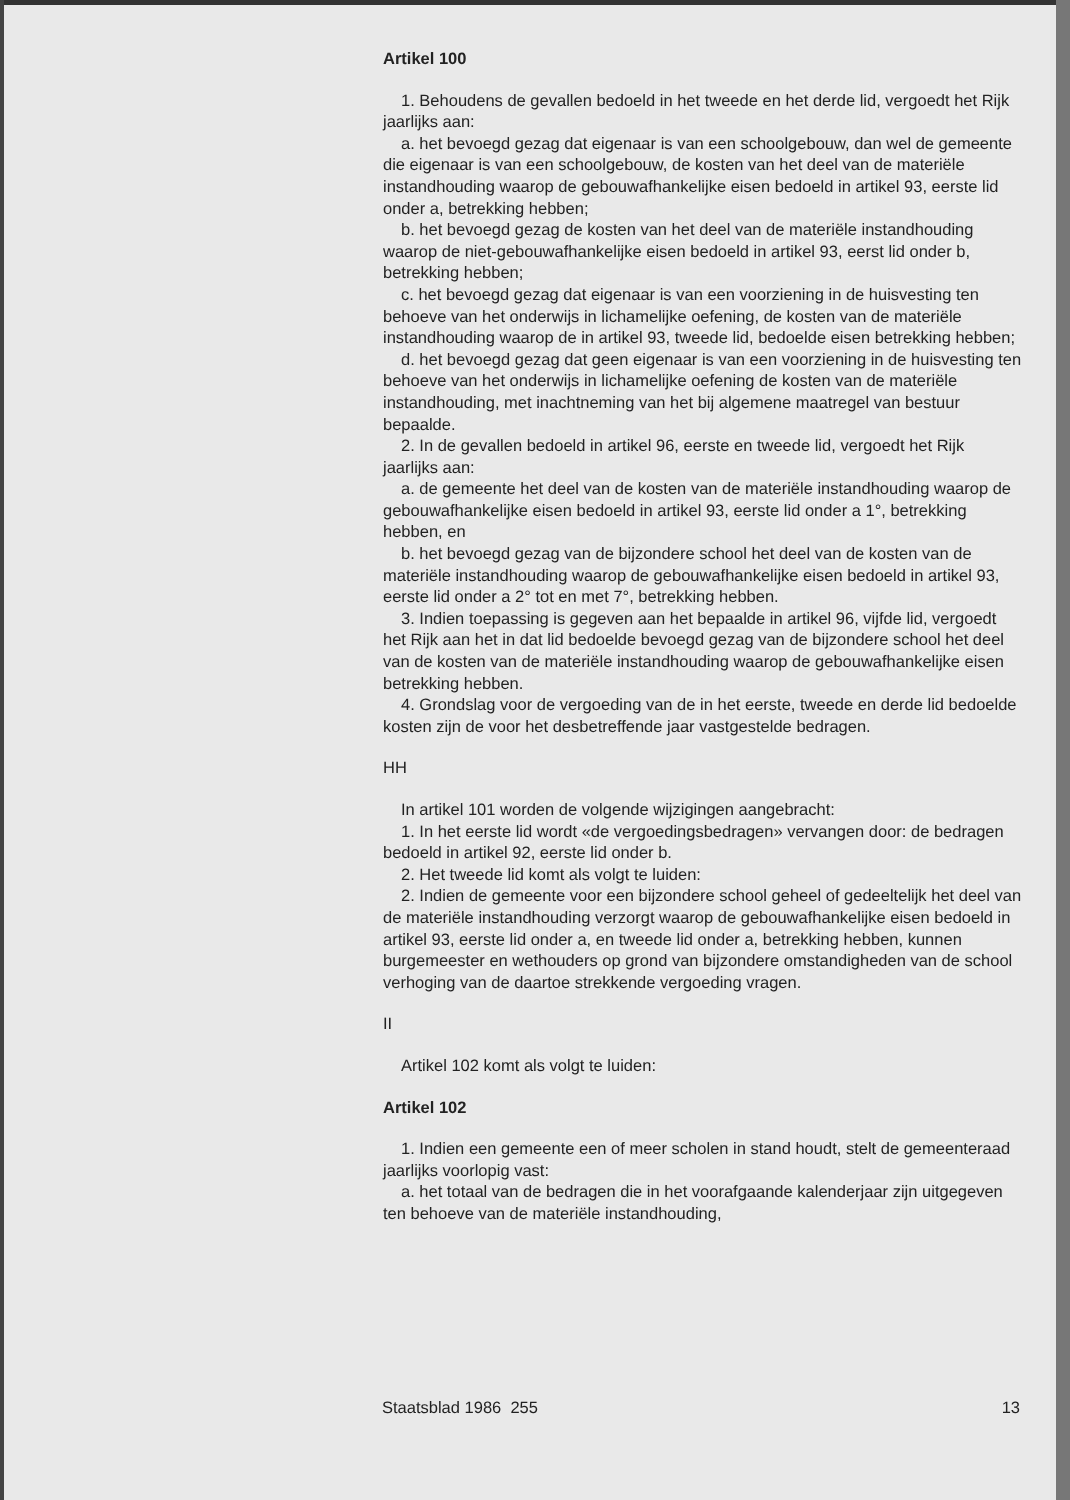Artikel 100
1. Behoudens de gevallen bedoeld in het tweede en het derde lid, vergoedt het Rijk jaarlijks aan:
a. het bevoegd gezag dat eigenaar is van een schoolgebouw, dan wel de gemeente die eigenaar is van een schoolgebouw, de kosten van het deel van de materiële instandhouding waarop de gebouwafhankelijke eisen bedoeld in artikel 93, eerste lid onder a, betrekking hebben;
b. het bevoegd gezag de kosten van het deel van de materiële instandhouding waarop de niet-gebouwafhankelijke eisen bedoeld in artikel 93, eerst lid onder b, betrekking hebben;
c. het bevoegd gezag dat eigenaar is van een voorziening in de huisvesting ten behoeve van het onderwijs in lichamelijke oefening, de kosten van de materiële instandhouding waarop de in artikel 93, tweede lid, bedoelde eisen betrekking hebben;
d. het bevoegd gezag dat geen eigenaar is van een voorziening in de huisvesting ten behoeve van het onderwijs in lichamelijke oefening de kosten van de materiële instandhouding, met inachtneming van het bij algemene maatregel van bestuur bepaalde.
2. In de gevallen bedoeld in artikel 96, eerste en tweede lid, vergoedt het Rijk jaarlijks aan:
a. de gemeente het deel van de kosten van de materiële instandhouding waarop de gebouwafhankelijke eisen bedoeld in artikel 93, eerste lid onder a 1°, betrekking hebben, en
b. het bevoegd gezag van de bijzondere school het deel van de kosten van de materiële instandhouding waarop de gebouwafhankelijke eisen bedoeld in artikel 93, eerste lid onder a 2° tot en met 7°, betrekking hebben.
3. Indien toepassing is gegeven aan het bepaalde in artikel 96, vijfde lid, vergoedt het Rijk aan het in dat lid bedoelde bevoegd gezag van de bijzondere school het deel van de kosten van de materiële instandhouding waarop de gebouwafhankelijke eisen betrekking hebben.
4. Grondslag voor de vergoeding van de in het eerste, tweede en derde lid bedoelde kosten zijn de voor het desbetreffende jaar vastgestelde bedragen.
HH
In artikel 101 worden de volgende wijzigingen aangebracht:
1. In het eerste lid wordt «de vergoedingsbedragen» vervangen door: de bedragen bedoeld in artikel 92, eerste lid onder b.
2. Het tweede lid komt als volgt te luiden:
2. Indien de gemeente voor een bijzondere school geheel of gedeeltelijk het deel van de materiële instandhouding verzorgt waarop de gebouwafhankelijke eisen bedoeld in artikel 93, eerste lid onder a, en tweede lid onder a, betrekking hebben, kunnen burgemeester en wethouders op grond van bijzondere omstandigheden van de school verhoging van de daartoe strekkende vergoeding vragen.
II
Artikel 102 komt als volgt te luiden:
Artikel 102
1. Indien een gemeente een of meer scholen in stand houdt, stelt de gemeenteraad jaarlijks voorlopig vast:
a. het totaal van de bedragen die in het voorafgaande kalenderjaar zijn uitgegeven ten behoeve van de materiële instandhouding,
Staatsblad 1986 255 13